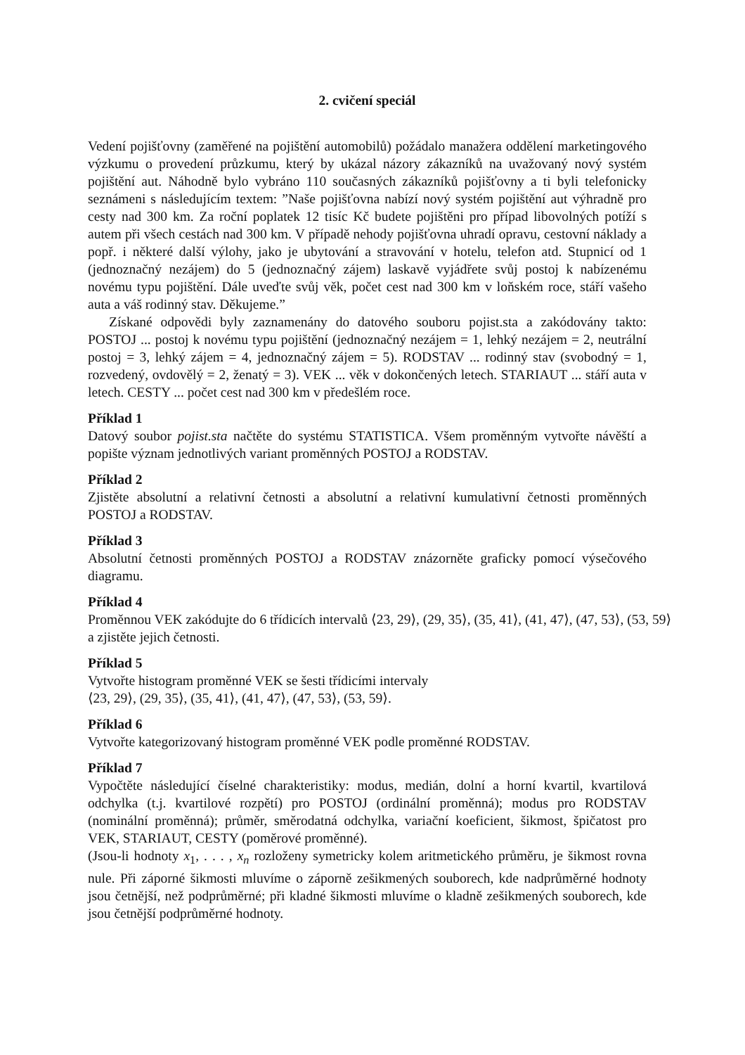2. cvičení speciál
Vedení pojišťovny (zaměřené na pojištění automobilů) požádalo manažera oddělení marketingového výzkumu o provedení průzkumu, který by ukázal názory zákazníků na uvažovaný nový systém pojištění aut. Náhodně bylo vybráno 110 současných zákazníků pojišťovny a ti byli telefonicky seznámeni s následujícím textem: ”Naše pojišťovna nabízí nový systém pojištění aut výhradně pro cesty nad 300 km. Za roční poplatek 12 tisíc Kč budete pojištěni pro případ libovolných potíží s autem při všech cestách nad 300 km. V případě nehody pojišťovna uhradí opravu, cestovní náklady a popř. i některé další výlohy, jako je ubytování a stravování v hotelu, telefon atd. Stupnicí od 1 (jednoznačný nezájem) do 5 (jednoznačný zájem) laskavě vyjádřete svůj postoj k nabízenému novému typu pojištění. Dále uveďte svůj věk, počet cest nad 300 km v loňském roce, stáří vašeho auta a váš rodinný stav. Děkujeme.”
Získané odpovědi byly zaznamenány do datového souboru pojist.sta a zakódovány takto: POSTOJ ... postoj k novému typu pojištění (jednoznačný nezájem = 1, lehký nezájem = 2, neutrální postoj = 3, lehký zájem = 4, jednoznačný zájem = 5). RODSTAV ... rodinný stav (svobodný = 1, rozvedený, ovdovělý = 2, ženatý = 3). VEK ... věk v dokončených letech. STARIAUT ... stáří auta v letech. CESTY ... počet cest nad 300 km v předešlém roce.
Příklad 1
Datový soubor pojist.sta načtěte do systému STATISTICA. Všem proměnným vytvořte návěští a popište význam jednotlivých variant proměnných POSTOJ a RODSTAV.
Příklad 2
Zjistěte absolutní a relativní četnosti a absolutní a relativní kumulativní četnosti proměnných POSTOJ a RODSTAV.
Příklad 3
Absolutní četnosti proměnných POSTOJ a RODSTAV znázorněte graficky pomocí výsečového diagramu.
Příklad 4
Proměnnou VEK zakódujte do 6 třídicích intervalů ⟨23, 29⟩, (29, 35⟩, (35, 41⟩, (41, 47⟩, (47, 53⟩, (53, 59⟩
a zjistěte jejich četnosti.
Příklad 5
Vytvořte histogram proměnné VEK se šesti třídicími intervaly
⟨23, 29⟩, (29, 35⟩, (35, 41⟩, (41, 47⟩, (47, 53⟩, (53, 59⟩.
Příklad 6
Vytvořte kategorizovaný histogram proměnné VEK podle proměnné RODSTAV.
Příklad 7
Vypočtěte následující číselné charakteristiky: modus, medián, dolní a horní kvartil, kvartilová odchylka (t.j. kvartilové rozpětí) pro POSTOJ (ordinální proměnná); modus pro RODSTAV (nominální proměnná); průměr, směrodatná odchylka, variační koeficient, šikmost, špičatost pro VEK, STARIAUT, CESTY (poměrové proměnné).
(Jsou-li hodnoty x<sub>1</sub>, . . . , x<sub>n</sub> rozloženy symetricky kolem aritmetického průměru, je šikmost rovna nule. Při záporné šikmosti mluvíme o záporně zešikmených souborech, kde nadprůměrné hodnoty jsou četnější, než podprůměrné; při kladné šikmosti mluvíme o kladně zešikmených souborech, kde jsou četnější podprůměrné hodnoty.